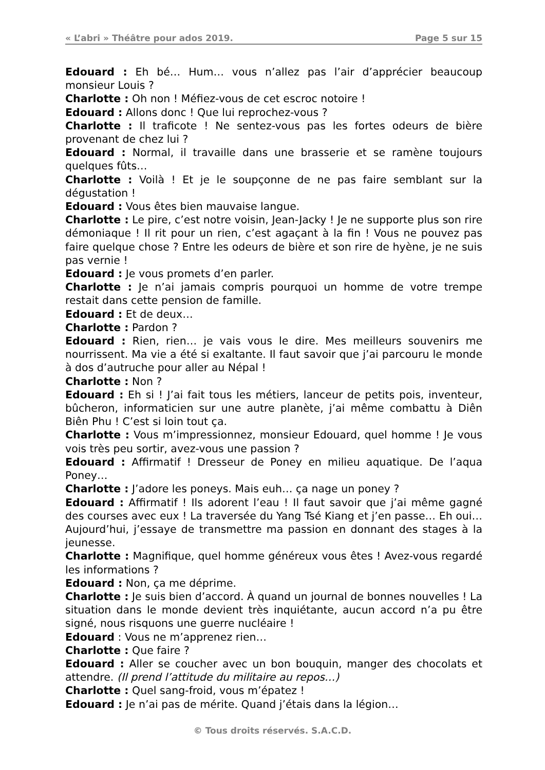« L’abri » Théâtre pour ados 2019. Page 5 sur 15
Edouard : Eh bé… Hum… vous n’allez pas l’air d’apprécier beaucoup monsieur Louis ?
Charlotte : Oh non ! Méfiez-vous de cet escroc notoire !
Edouard : Allons donc ! Que lui reprochez-vous ?
Charlotte : Il traficote ! Ne sentez-vous pas les fortes odeurs de bière provenant de chez lui ?
Edouard : Normal, il travaille dans une brasserie et se ramène toujours quelques fûts…
Charlotte : Voilà ! Et je le soupçonne de ne pas faire semblant sur la dégustation !
Edouard : Vous êtes bien mauvaise langue.
Charlotte : Le pire, c’est notre voisin, Jean-Jacky ! Je ne supporte plus son rire démoniaque ! Il rit pour un rien, c’est agaçant à la fin ! Vous ne pouvez pas faire quelque chose ? Entre les odeurs de bière et son rire de hyène, je ne suis pas vernie !
Edouard : Je vous promets d’en parler.
Charlotte : Je n’ai jamais compris pourquoi un homme de votre trempe restait dans cette pension de famille.
Edouard : Et de deux…
Charlotte : Pardon ?
Edouard : Rien, rien… je vais vous le dire. Mes meilleurs souvenirs me nourrissent. Ma vie a été si exaltante. Il faut savoir que j’ai parcouru le monde à dos d’autruche pour aller au Népal !
Charlotte : Non ?
Edouard : Eh si ! J’ai fait tous les métiers, lanceur de petits pois, inventeur, bûcheron, informaticien sur une autre planète, j’ai même combattu à Diên Biên Phu ! C’est si loin tout ça.
Charlotte : Vous m’impressionnez, monsieur Edouard, quel homme ! Je vous vois très peu sortir, avez-vous une passion ?
Edouard : Affirmatif ! Dresseur de Poney en milieu aquatique. De l’aqua Poney…
Charlotte : J’adore les poneys. Mais euh… ça nage un poney ?
Edouard : Affirmatif ! Ils adorent l’eau ! Il faut savoir que j’ai même gagné des courses avec eux ! La traversée du Yang Tsé Kiang et j’en passe… Eh oui… Aujourd’hui, j’essaye de transmettre ma passion en donnant des stages à la jeunesse.
Charlotte : Magnifique, quel homme généreux vous êtes ! Avez-vous regardé les informations ?
Edouard : Non, ça me déprime.
Charlotte : Je suis bien d’accord. À quand un journal de bonnes nouvelles ! La situation dans le monde devient très inquiétante, aucun accord n’a pu être signé, nous risquons une guerre nucléaire !
Edouard : Vous ne m’apprenez rien…
Charlotte : Que faire ?
Edouard : Aller se coucher avec un bon bouquin, manger des chocolats et attendre. (Il prend l’attitude du militaire au repos…)
Charlotte : Quel sang-froid, vous m’épatez !
Edouard : Je n’ai pas de mérite. Quand j’étais dans la légion…
© Tous droits réservés. S.A.C.D.